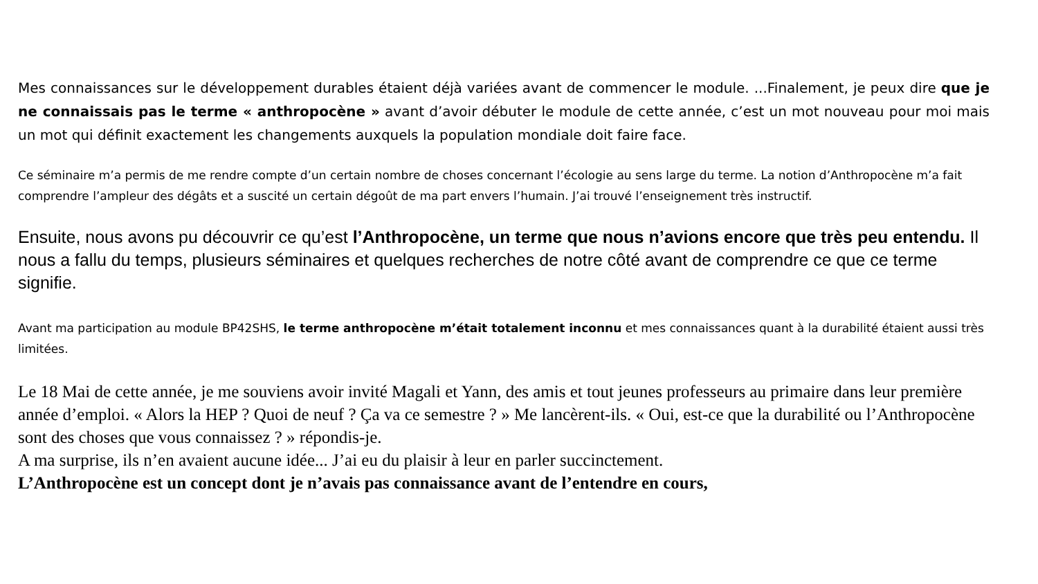Mes connaissances sur le développement durables étaient déjà variées avant de commencer le module. ...Finalement, je peux dire que je ne connaissais pas le terme « anthropocène » avant d’avoir débuter le module de cette année, c’est un mot nouveau pour moi mais un mot qui définit exactement les changements auxquels la population mondiale doit faire face.
Ce séminaire m’a permis de me rendre compte d’un certain nombre de choses concernant l’écologie au sens large du terme. La notion d’Anthropocène m’a fait comprendre l’ampleur des dégâts et a suscité un certain dégoût de ma part envers l’humain. J’ai trouvé l’enseignement très instructif.
Ensuite, nous avons pu découvrir ce qu’est l’Anthropocène, un terme que nous n’avions encore que très peu entendu. Il nous a fallu du temps, plusieurs séminaires et quelques recherches de notre côté avant de comprendre ce que ce terme signifie.
Avant ma participation au module BP42SHS, le terme anthropocène m’était totalement inconnu et mes connaissances quant à la durabilité étaient aussi très limitées.
Le 18 Mai de cette année, je me souviens avoir invité Magali et Yann, des amis et tout jeunes professeurs au primaire dans leur première année d’emploi. « Alors la HEP ? Quoi de neuf ? Ça va ce semestre ? » Me lancèrent-ils. « Oui, est-ce que la durabilité ou l’Anthropocène sont des choses que vous connaissez ? » répondis-je.
A ma surprise, ils n’en avaient aucune idée... J’ai eu du plaisir à leur en parler succinctement.
L’Anthropocène est un concept dont je n’avais pas connaissance avant de l’entendre en cours,